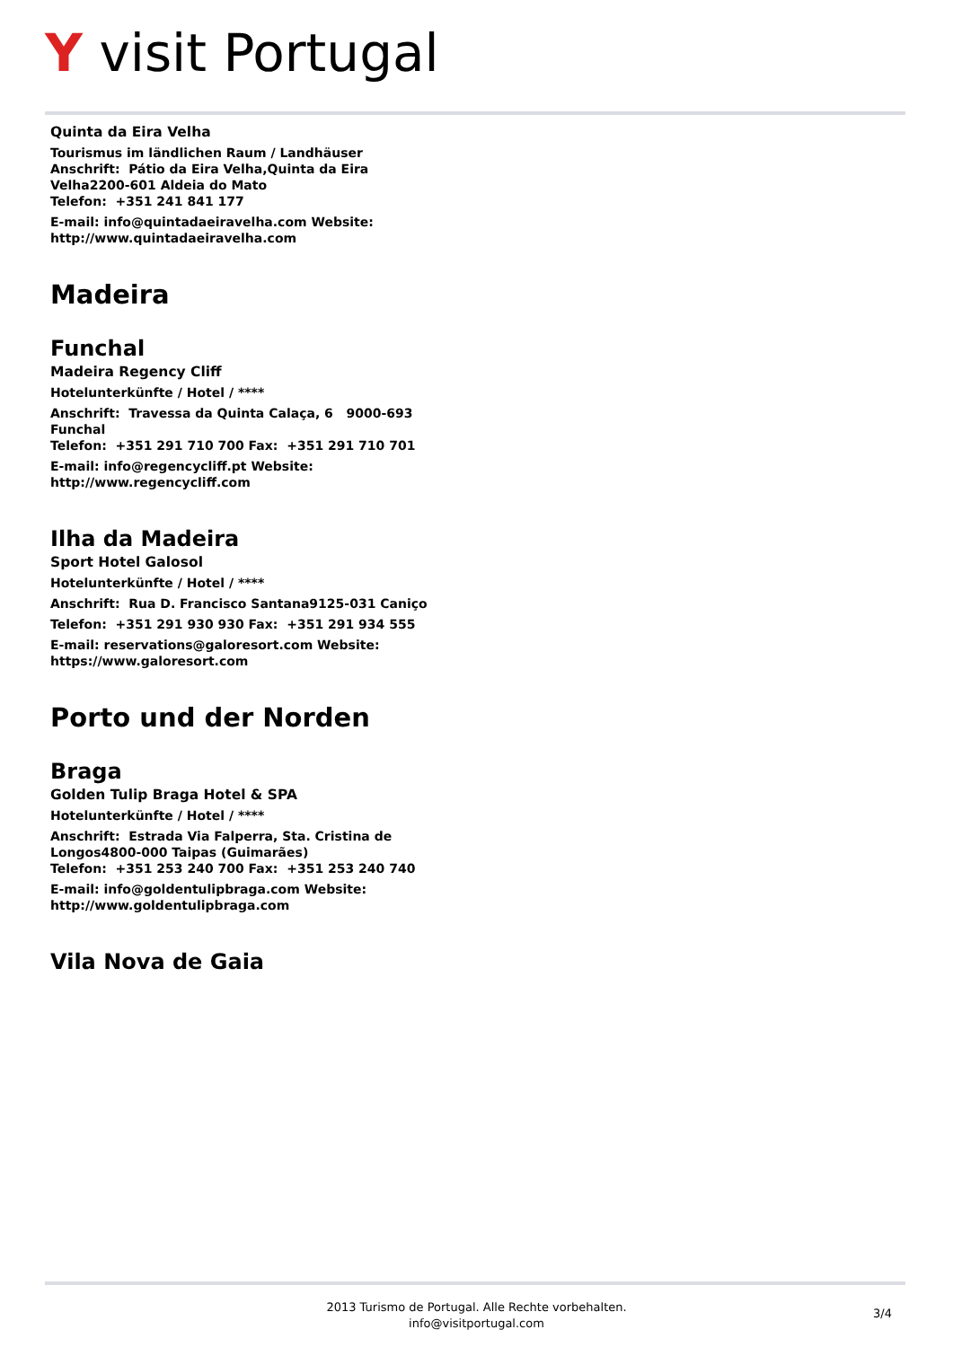Y visit Portugal
Quinta da Eira Velha
Tourismus im ländlichen Raum / Landhäuser
Anschrift: Pátio da Eira Velha,Quinta da Eira Velha2200-601 Aldeia do Mato
Telefon: +351 241 841 177
E-mail: info@quintadaeiravelha.com Website: http://www.quintadaeiravelha.com
Madeira
Funchal
Madeira Regency Cliff
Hotelunterkünfte / Hotel / ****
Anschrift: Travessa da Quinta Calaça, 6 9000-693 Funchal
Telefon: +351 291 710 700 Fax: +351 291 710 701
E-mail: info@regencycliff.pt Website: http://www.regencycliff.com
Ilha da Madeira
Sport Hotel Galosol
Hotelunterkünfte / Hotel / ****
Anschrift: Rua D. Francisco Santana9125-031 Caniço
Telefon: +351 291 930 930 Fax: +351 291 934 555
E-mail: reservations@galoresort.com Website: https://www.galoresort.com
Porto und der Norden
Braga
Golden Tulip Braga Hotel & SPA
Hotelunterkünfte / Hotel / ****
Anschrift: Estrada Via Falperra, Sta. Cristina de Longos4800-000 Taipas (Guimarães)
Telefon: +351 253 240 700 Fax: +351 253 240 740
E-mail: info@goldentulipbraga.com Website: http://www.goldentulipbraga.com
Vila Nova de Gaia
2013 Turismo de Portugal. Alle Rechte vorbehalten.
info@visitportugal.com
3/4